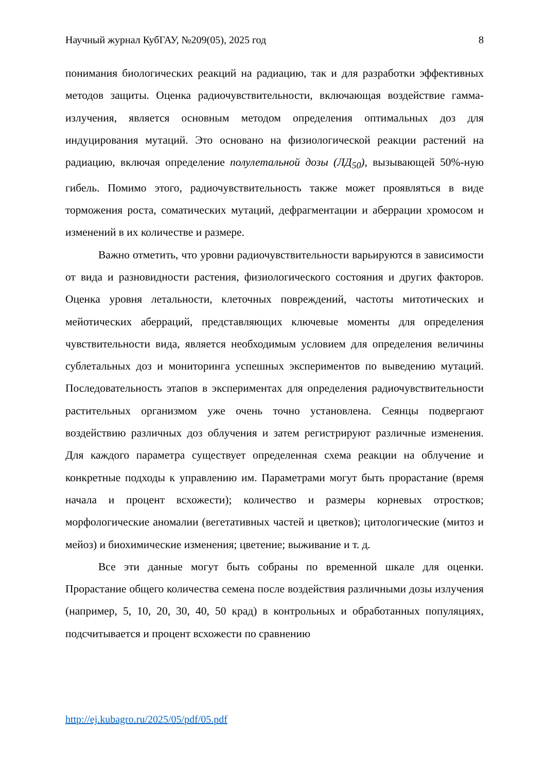Научный журнал КубГАУ, №209(05), 2025 год 8
понимания биологических реакций на радиацию, так и для разработки эффективных методов защиты. Оценка радиочувствительности, включающая воздействие гамма-излучения, является основным методом определения оптимальных доз для индуцирования мутаций. Это основано на физиологической реакции растений на радиацию, включая определение полулетальной дозы (ЛД<sub>50</sub>), вызывающей 50%-ную гибель. Помимо этого, радиочувствительность также может проявляться в виде торможения роста, соматических мутаций, дефрагментации и аберрации хромосом и изменений в их количестве и размере.
Важно отметить, что уровни радиочувствительности варьируются в зависимости от вида и разновидности растения, физиологического состояния и других факторов. Оценка уровня летальности, клеточных повреждений, частоты митотических и мейотических аберраций, представляющих ключевые моменты для определения чувствительности вида, является необходимым условием для определения величины сублетальных доз и мониторинга успешных экспериментов по выведению мутаций. Последовательность этапов в экспериментах для определения радиочувствительности растительных организмом уже очень точно установлена. Сеянцы подвергают воздействию различных доз облучения и затем регистрируют различные изменения. Для каждого параметра существует определенная схема реакции на облучение и конкретные подходы к управлению им. Параметрами могут быть прорастание (время начала и процент всхожести); количество и размеры корневых отростков; морфологические аномалии (вегетативных частей и цветков); цитологические (митоз и мейоз) и биохимические изменения; цветение; выживание и т. д.
Все эти данные могут быть собраны по временной шкале для оценки. Прорастание общего количества семена после воздействия различными дозы излучения (например, 5, 10, 20, 30, 40, 50 крад) в контрольных и обработанных популяциях, подсчитывается и процент всхожести по сравнению
http://ej.kubagro.ru/2025/05/pdf/05.pdf